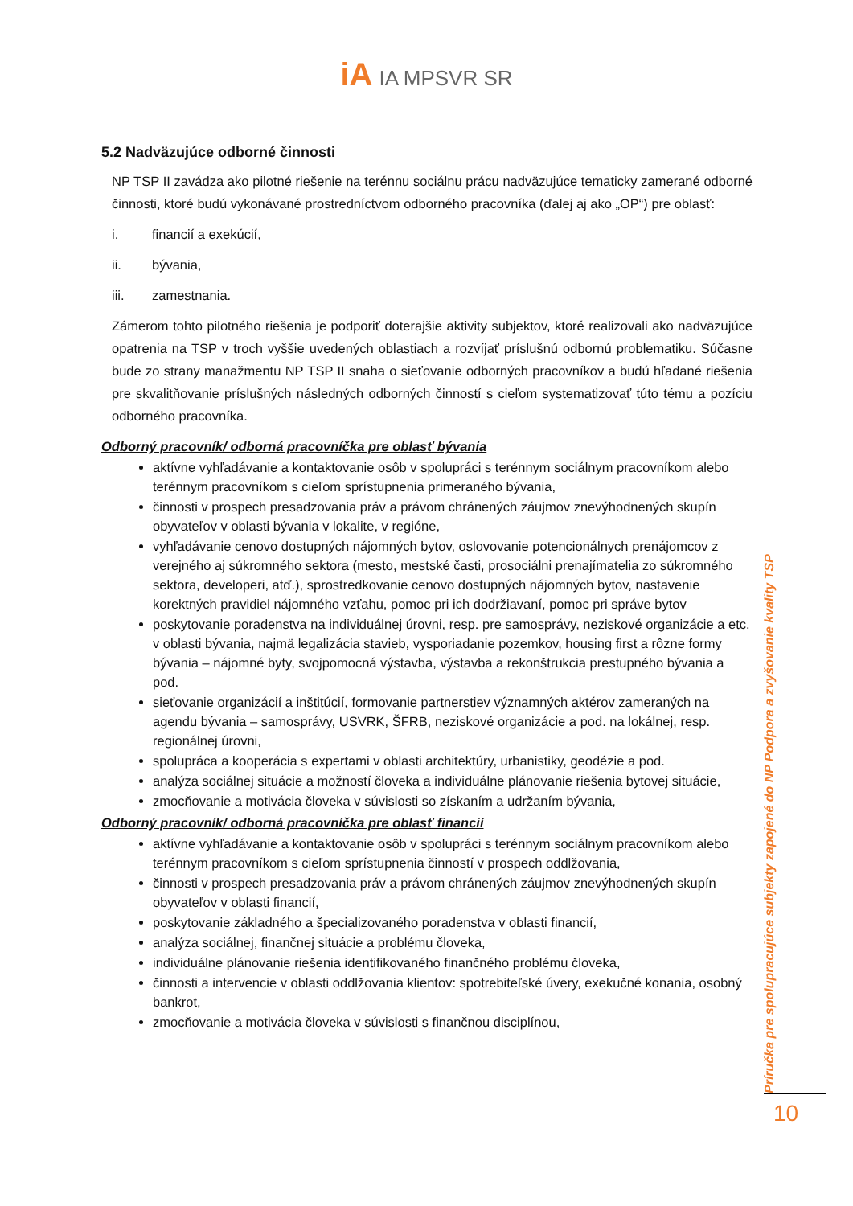iA IA MPSVR SR
5.2 Nadväzujúce odborné činnosti
NP TSP II zavádza ako pilotné riešenie na terénnu sociálnu prácu nadväzujúce tematicky zamerané odborné činnosti, ktoré budú vykonávané prostredníctvom odborného pracovníka (ďalej aj ako „OP“) pre oblasť:
i. financií a exekúcií,
ii. bývania,
iii. zamestnania.
Zámerom tohto pilotného riešenia je podporiť doterajšie aktivity subjektov, ktoré realizovali ako nadväzujúce opatrenia na TSP v troch vyššie uvedených oblastiach a rozvíjať príslušnú odbornú problematiku. Súčasne bude zo strany manažmentu NP TSP II snaha o sieťovanie odborných pracovníkov a budú hľadané riešenia pre skvalitňovanie príslušných následných odborných činností s cieľom systematizovať túto tému a pozíciu odborného pracovníka.
Odborný pracovník/ odborná pracovníčka pre oblasť bývania
aktívne vyhľadávanie a kontaktovanie osôb v spolupráci s terénnym sociálnym pracovníkom alebo terénnym pracovníkom s cieľom sprístupnenia primeraného bývania,
činnosti v prospech presadzovania práv a právom chránených záujmov znevýhodnených skupín obyvateľov v oblasti bývania v lokalite, v regióne,
vyhľadávanie cenovo dostupných nájomných bytov, oslovovanie potencionálnych prenájomcov z verejného aj súkromného sektora (mesto, mestské časti, prosociálni prenajímatelia zo súkromného sektora, developeri, atď.), sprostredkovanie cenovo dostupných nájomných bytov, nastavenie korektných pravidiel nájomného vzťahu, pomoc pri ich dodržiavaní, pomoc pri správe bytov
poskytovanie poradenstva na individuálnej úrovni, resp. pre samosprávy, neziskové organizácie a etc. v oblasti bývania, najmä legalizácia stavieb, vysporiadanie pozemkov, housing first a rôzne formy bývania – nájomné byty, svojpomocná výstavba, výstavba a rekonštrukcia prestupného bývania a pod.
sieťovanie organizácií a inštitúcií, formovanie partnerstiev významných aktérov zameraných na agendu bývania – samosprávy, USVRK, ŠFRB, neziskové organizácie a pod. na lokálnej, resp. regionálnej úrovni,
spolupráca a kooperácia s expertami v oblasti architektúry, urbanistiky, geodézie a pod.
analýza sociálnej situácie a možností človeka a individuálne plánovanie riešenia bytovej situácie,
zmocňovanie a motivácia človeka v súvislosti so získaním a udržaním bývania,
Odborný pracovník/ odborná pracovníčka pre oblasť financií
aktívne vyhľadávanie a kontaktovanie osôb v spolupráci s terénnym sociálnym pracovníkom alebo terénnym pracovníkom s cieľom sprístupnenia činností v prospech oddlžovania,
činnosti v prospech presadzovania práv a právom chránených záujmov znevýhodnených skupín obyvateľov v oblasti financií,
poskytovanie základného a špecializovaného poradenstva v oblasti financií,
analýza sociálnej, finančnej situácie a problému človeka,
individuálne plánovanie riešenia identifikovaného finančného problému človeka,
činnosti a intervencie v oblasti oddlžovania klientov: spotrebiteľské úvery, exekučné konania, osobný bankrot,
zmocňovanie a motivácia človeka v súvislosti s finančnou disciplínou,
Príručka pre spolupracujúce subjekty zapojené do NP Podpora a zvyšovanie kvality TSP
10